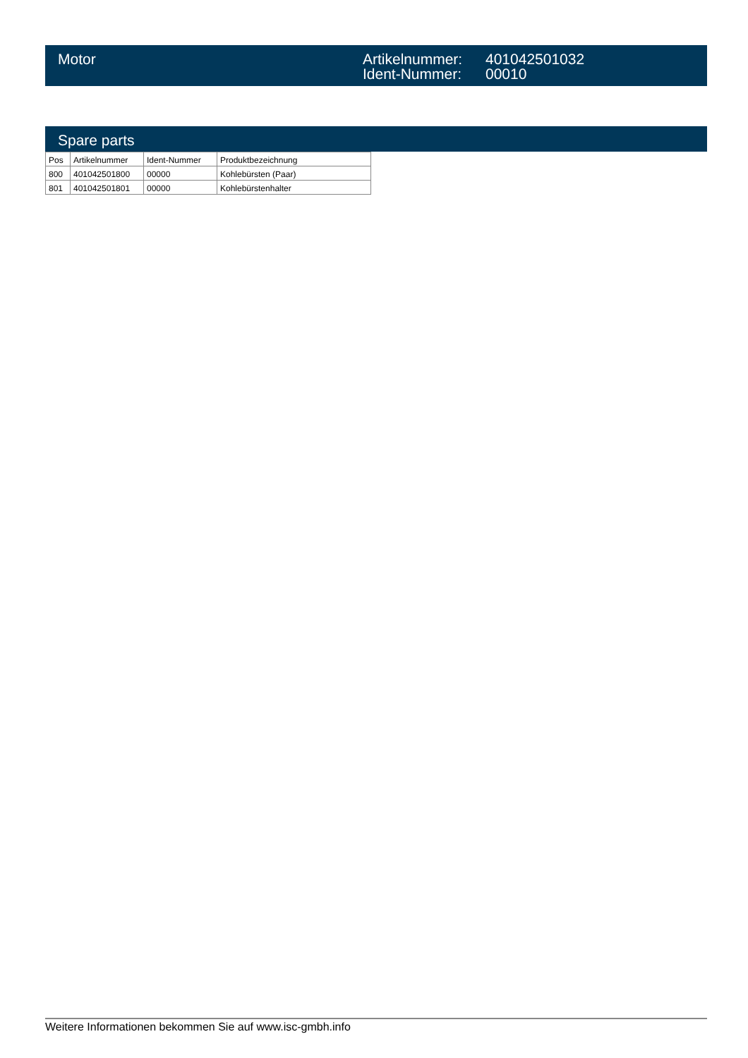Motor Artikelnummer:
Ident-Nummer:
401042501032
00010
Spare parts
| Pos | Artikelnummer | Ident-Nummer | Produktbezeichnung |
| --- | --- | --- | --- |
| 800 | 401042501800 | 00000 | Kohlebürsten (Paar) |
| 801 | 401042501801 | 00000 | Kohlebürstenhalter |
Weitere Informationen bekommen Sie auf www.isc-gmbh.info